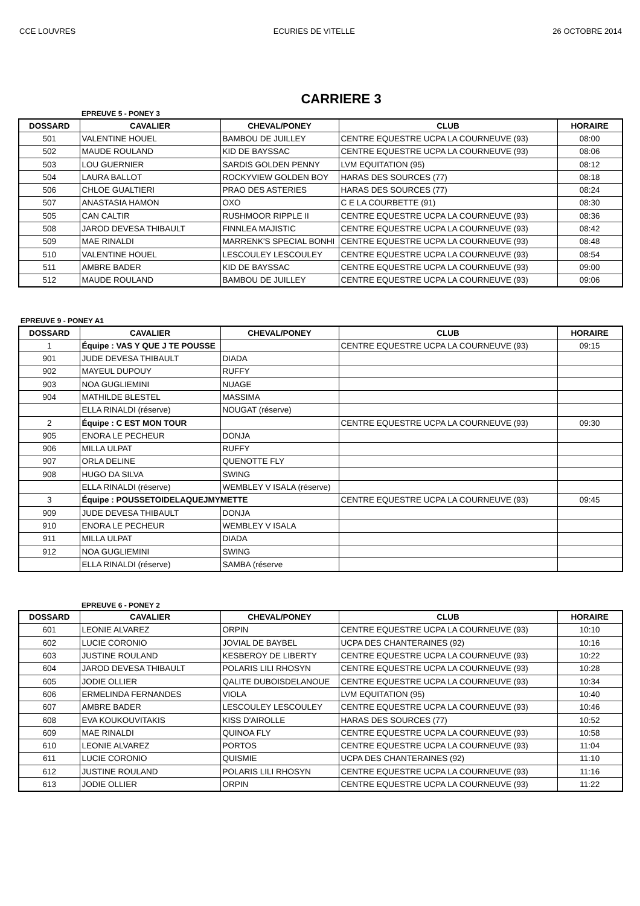CCE LOUVRES ECURIES DE VITELLE 26 OCTOBRE 2014
CARRIERE 3
EPREUVE 5 - PONEY 3
| DOSSARD | CAVALIER | CHEVAL/PONEY | CLUB | HORAIRE |
| --- | --- | --- | --- | --- |
| 501 | VALENTINE HOUEL | BAMBOU DE JUILLEY | CENTRE EQUESTRE UCPA LA COURNEUVE (93) | 08:00 |
| 502 | MAUDE ROULAND | KID DE BAYSSAC | CENTRE EQUESTRE UCPA LA COURNEUVE (93) | 08:06 |
| 503 | LOU GUERNIER | SARDIS GOLDEN PENNY | LVM EQUITATION (95) | 08:12 |
| 504 | LAURA BALLOT | ROCKYVIEW GOLDEN BOY | HARAS DES SOURCES (77) | 08:18 |
| 506 | CHLOE GUALTIERI | PRAO DES ASTERIES | HARAS DES SOURCES (77) | 08:24 |
| 507 | ANASTASIA HAMON | OXO | C E LA COURBETTE (91) | 08:30 |
| 505 | CAN CALTIR | RUSHMOOR RIPPLE II | CENTRE EQUESTRE UCPA LA COURNEUVE (93) | 08:36 |
| 508 | JAROD DEVESA THIBAULT | FINNLEA MAJISTIC | CENTRE EQUESTRE UCPA LA COURNEUVE (93) | 08:42 |
| 509 | MAE RINALDI | MARRENK'S SPECIAL BONHI | CENTRE EQUESTRE UCPA LA COURNEUVE (93) | 08:48 |
| 510 | VALENTINE HOUEL | LESCOULEY LESCOULEY | CENTRE EQUESTRE UCPA LA COURNEUVE (93) | 08:54 |
| 511 | AMBRE BADER | KID DE BAYSSAC | CENTRE EQUESTRE UCPA LA COURNEUVE (93) | 09:00 |
| 512 | MAUDE ROULAND | BAMBOU DE JUILLEY | CENTRE EQUESTRE UCPA LA COURNEUVE (93) | 09:06 |
EPREUVE 9 - PONEY A1
| DOSSARD | CAVALIER | CHEVAL/PONEY | CLUB | HORAIRE |
| --- | --- | --- | --- | --- |
| 1 | Équipe : VAS Y QUE J TE POUSSE | | CENTRE EQUESTRE UCPA LA COURNEUVE (93) | 09:15 |
| 901 | JUDE DEVESA THIBAULT | DIADA | | |
| 902 | MAYEUL DUPOUY | RUFFY | | |
| 903 | NOA GUGLIEMINI | NUAGE | | |
| 904 | MATHILDE BLESTEL | MASSIMA | | |
| | ELLA RINALDI (réserve) | NOUGAT (réserve) | | |
| 2 | Équipe : C EST MON TOUR | | CENTRE EQUESTRE UCPA LA COURNEUVE (93) | 09:30 |
| 905 | ENORA LE PECHEUR | DONJA | | |
| 906 | MILLA ULPAT | RUFFY | | |
| 907 | ORLA DELINE | QUENOTTE FLY | | |
| 908 | HUGO DA SILVA | SWING | | |
| | ELLA RINALDI (réserve) | WEMBLEY V ISALA (réserve) | | |
| 3 | Équipe : POUSSETOIDELAQUEJMYMETTE | | CENTRE EQUESTRE UCPA LA COURNEUVE (93) | 09:45 |
| 909 | JUDE DEVESA THIBAULT | DONJA | | |
| 910 | ENORA LE PECHEUR | WEMBLEY V ISALA | | |
| 911 | MILLA ULPAT | DIADA | | |
| 912 | NOA GUGLIEMINI | SWING | | |
| | ELLA RINALDI (réserve) | SAMBA (réserve | | |
EPREUVE 6 - PONEY 2
| DOSSARD | CAVALIER | CHEVAL/PONEY | CLUB | HORAIRE |
| --- | --- | --- | --- | --- |
| 601 | LEONIE ALVAREZ | ORPIN | CENTRE EQUESTRE UCPA LA COURNEUVE (93) | 10:10 |
| 602 | LUCIE CORONIO | JOVIAL DE BAYBEL | UCPA DES CHANTERAINES (92) | 10:16 |
| 603 | JUSTINE ROULAND | KESBEROY DE LIBERTY | CENTRE EQUESTRE UCPA LA COURNEUVE (93) | 10:22 |
| 604 | JAROD DEVESA THIBAULT | POLARIS LILI RHOSYN | CENTRE EQUESTRE UCPA LA COURNEUVE (93) | 10:28 |
| 605 | JODIE OLLIER | QALITE DUBOISDELANOUE | CENTRE EQUESTRE UCPA LA COURNEUVE (93) | 10:34 |
| 606 | ERMELINDA FERNANDES | VIOLA | LVM EQUITATION (95) | 10:40 |
| 607 | AMBRE BADER | LESCOULEY LESCOULEY | CENTRE EQUESTRE UCPA LA COURNEUVE (93) | 10:46 |
| 608 | EVA KOUKOUVITAKIS | KISS D'AIROLLE | HARAS DES SOURCES (77) | 10:52 |
| 609 | MAE RINALDI | QUINOA FLY | CENTRE EQUESTRE UCPA LA COURNEUVE (93) | 10:58 |
| 610 | LEONIE ALVAREZ | PORTOS | CENTRE EQUESTRE UCPA LA COURNEUVE (93) | 11:04 |
| 611 | LUCIE CORONIO | QUISMIE | UCPA DES CHANTERAINES (92) | 11:10 |
| 612 | JUSTINE ROULAND | POLARIS LILI RHOSYN | CENTRE EQUESTRE UCPA LA COURNEUVE (93) | 11:16 |
| 613 | JODIE OLLIER | ORPIN | CENTRE EQUESTRE UCPA LA COURNEUVE (93) | 11:22 |